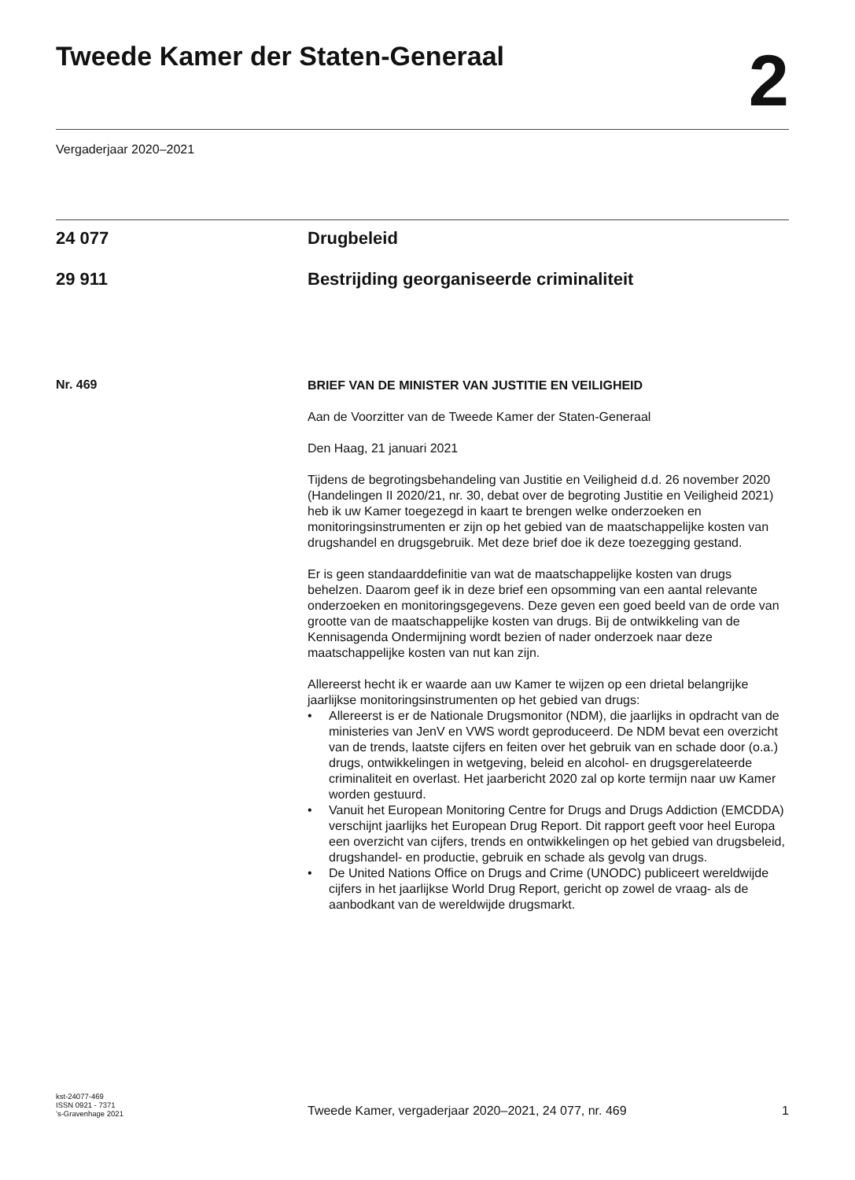Tweede Kamer der Staten-Generaal
2
Vergaderjaar 2020–2021
24 077 Drugbeleid
29 911 Bestrijding georganiseerde criminaliteit
Nr. 469
BRIEF VAN DE MINISTER VAN JUSTITIE EN VEILIGHEID
Aan de Voorzitter van de Tweede Kamer der Staten-Generaal
Den Haag, 21 januari 2021
Tijdens de begrotingsbehandeling van Justitie en Veiligheid d.d. 26 november 2020 (Handelingen II 2020/21, nr. 30, debat over de begroting Justitie en Veiligheid 2021) heb ik uw Kamer toegezegd in kaart te brengen welke onderzoeken en monitoringsinstrumenten er zijn op het gebied van de maatschappelijke kosten van drugshandel en drugsgebruik. Met deze brief doe ik deze toezegging gestand.
Er is geen standaarddefinitie van wat de maatschappelijke kosten van drugs behelzen. Daarom geef ik in deze brief een opsomming van een aantal relevante onderzoeken en monitoringsgegevens. Deze geven een goed beeld van de orde van grootte van de maatschappelijke kosten van drugs. Bij de ontwikkeling van de Kennisagenda Ondermijning wordt bezien of nader onderzoek naar deze maatschappelijke kosten van nut kan zijn.
Allereerst hecht ik er waarde aan uw Kamer te wijzen op een drietal belangrijke jaarlijkse monitoringsinstrumenten op het gebied van drugs:
• Allereerst is er de Nationale Drugsmonitor (NDM), die jaarlijks in opdracht van de ministeries van JenV en VWS wordt geproduceerd. De NDM bevat een overzicht van de trends, laatste cijfers en feiten over het gebruik van en schade door (o.a.) drugs, ontwikkelingen in wetgeving, beleid en alcohol- en drugsgerelateerde criminaliteit en overlast. Het jaarbericht 2020 zal op korte termijn naar uw Kamer worden gestuurd.
• Vanuit het European Monitoring Centre for Drugs and Drugs Addiction (EMCDDA) verschijnt jaarlijks het European Drug Report. Dit rapport geeft voor heel Europa een overzicht van cijfers, trends en ontwikkelingen op het gebied van drugsbeleid, drugshandel- en productie, gebruik en schade als gevolg van drugs.
• De United Nations Office on Drugs and Crime (UNODC) publiceert wereldwijde cijfers in het jaarlijkse World Drug Report, gericht op zowel de vraag- als de aanbodkant van de wereldwijde drugsmarkt.
kst-24077-469
ISSN 0921 - 7371
’s-Gravenhage 2021
Tweede Kamer, vergaderjaar 2020–2021, 24 077, nr. 469
1